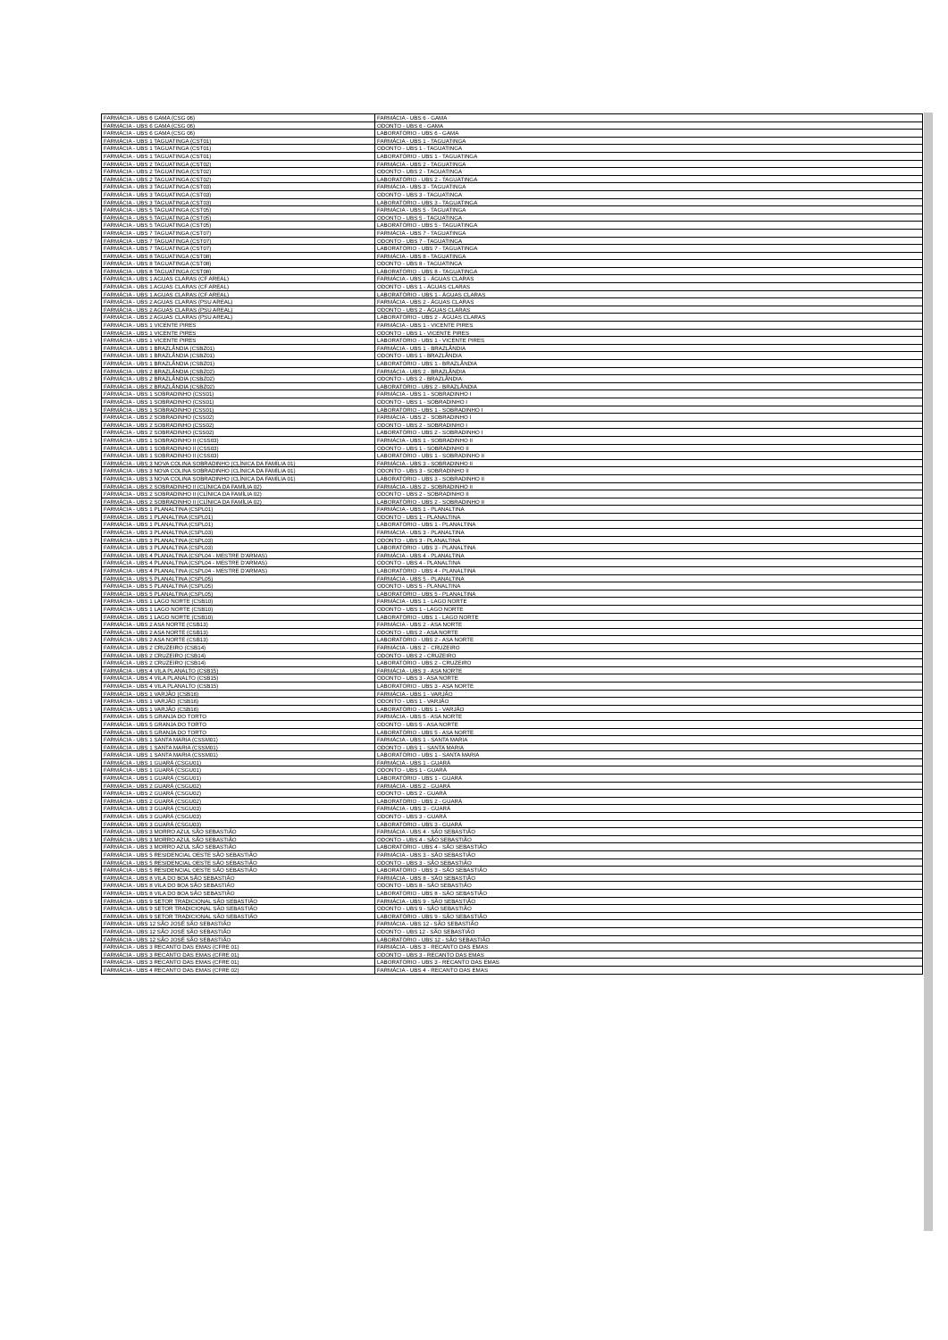| FARMÁCIA - UBS 6 GAMA (CSG 06) | FARMÁCIA - UBS 6 - GAMA |
| FARMÁCIA - UBS 6 GAMA (CSG 06) | ODONTO - UBS 6 - GAMA |
| FARMÁCIA - UBS 6 GAMA (CSG 06) | LABORATÓRIO - UBS 6 - GAMA |
| FARMÁCIA - UBS 1 TAGUATINGA (CST01) | FARMÁCIA - UBS 1 - TAGUATINGA |
| FARMÁCIA - UBS 1 TAGUATINGA (CST01) | ODONTO - UBS 1 - TAGUATINGA |
| FARMÁCIA - UBS 1 TAGUATINGA (CST01) | LABORATÓRIO - UBS 1 - TAGUATINGA |
| FARMÁCIA - UBS 2 TAGUATINGA (CST02) | FARMÁCIA - UBS 2 - TAGUATINGA |
| FARMÁCIA - UBS 2 TAGUATINGA (CST02) | ODONTO - UBS 2 - TAGUATINGA |
| FARMÁCIA - UBS 2 TAGUATINGA (CST02) | LABORATÓRIO - UBS 2 - TAGUATINGA |
| FARMÁCIA - UBS 3 TAGUATINGA (CST03) | FARMÁCIA - UBS 3 - TAGUATINGA |
| FARMÁCIA - UBS 3 TAGUATINGA (CST03) | ODONTO - UBS 3 - TAGUATINGA |
| FARMÁCIA - UBS 3 TAGUATINGA (CST03) | LABORATÓRIO - UBS 3 - TAGUATINGA |
| FARMÁCIA - UBS 5 TAGUATINGA (CST05) | FARMÁCIA - UBS 5 - TAGUATINGA |
| FARMÁCIA - UBS 5 TAGUATINGA (CST05) | ODONTO - UBS 5 - TAGUATINGA |
| FARMÁCIA - UBS 5 TAGUATINGA (CST05) | LABORATÓRIO - UBS 5 - TAGUATINGA |
| FARMÁCIA - UBS 7 TAGUATINGA (CST07) | FARMÁCIA - UBS 7 - TAGUATINGA |
| FARMÁCIA - UBS 7 TAGUATINGA (CST07) | ODONTO - UBS 7 - TAGUATINGA |
| FARMÁCIA - UBS 7 TAGUATINGA (CST07) | LABORATÓRIO - UBS 7 - TAGUATINGA |
| FARMÁCIA - UBS 8 TAGUATINGA (CST08) | FARMÁCIA - UBS 8 - TAGUATINGA |
| FARMÁCIA - UBS 8 TAGUATINGA (CST08) | ODONTO - UBS 8 - TAGUATINGA |
| FARMÁCIA - UBS 8 TAGUATINGA (CST08) | LABORATÓRIO - UBS 8 - TAGUATINGA |
| FARMÁCIA - UBS 1 AGUAS CLARAS (CF AREAL) | FARMÁCIA - UBS 1 - ÁGUAS CLARAS |
| FARMÁCIA - UBS 1 AGUAS CLARAS (CF AREAL) | ODONTO - UBS 1 - ÁGUAS CLARAS |
| FARMÁCIA - UBS 1 AGUAS CLARAS (CF AREAL) | LABORATÓRIO - UBS 1 - ÁGUAS CLARAS |
| FARMÁCIA - UBS 2 AGUAS CLARAS (PSU AREAL) | FARMÁCIA - UBS 2 - ÁGUAS CLARAS |
| FARMÁCIA - UBS 2 AGUAS CLARAS (PSU AREAL) | ODONTO - UBS 2 - ÁGUAS CLARAS |
| FARMÁCIA - UBS 2 AGUAS CLARAS (PSU AREAL) | LABORATÓRIO - UBS 2 - ÁGUAS CLARAS |
| FARMÁCIA - UBS 1 VICENTE PIRES | FARMÁCIA - UBS 1 - VICENTE PIRES |
| FARMÁCIA - UBS 1 VICENTE PIRES | ODONTO - UBS 1 - VICENTE PIRES |
| FARMÁCIA - UBS 1 VICENTE PIRES | LABORATÓRIO - UBS 1 - VICENTE PIRES |
| FARMÁCIA - UBS 1 BRAZLÂNDIA (CSBZ01) | FARMÁCIA - UBS 1 - BRAZLÂNDIA |
| FARMÁCIA - UBS 1 BRAZLÂNDIA (CSBZ01) | ODONTO - UBS 1 - BRAZLÂNDIA |
| FARMÁCIA - UBS 1 BRAZLÂNDIA (CSBZ01) | LABORATÓRIO - UBS 1 - BRAZLÂNDIA |
| FARMÁCIA - UBS 2 BRAZLÂNDIA (CSBZ02) | FARMÁCIA - UBS 2 - BRAZLÂNDIA |
| FARMÁCIA - UBS 2 BRAZLÂNDIA (CSBZ02) | ODONTO - UBS 2 - BRAZLÂNDIA |
| FARMÁCIA - UBS 2 BRAZLÂNDIA (CSBZ02) | LABORATÓRIO - UBS 2 - BRAZLÂNDIA |
| FARMÁCIA - UBS 1 SOBRADINHO (CSS01) | FARMÁCIA - UBS 1 - SOBRADINHO I |
| FARMÁCIA - UBS 1 SOBRADINHO (CSS01) | ODONTO - UBS 1 - SOBRADINHO I |
| FARMÁCIA - UBS 1 SOBRADINHO (CSS01) | LABORATÓRIO - UBS 1 - SOBRADINHO I |
| FARMÁCIA - UBS 2 SOBRADINHO (CSS02) | FARMÁCIA - UBS 2 - SOBRADINHO I |
| FARMÁCIA - UBS 2 SOBRADINHO (CSS02) | ODONTO - UBS 2 - SOBRADINHO I |
| FARMÁCIA - UBS 2 SOBRADINHO (CSS02) | LABORATÓRIO - UBS 2 - SOBRADINHO I |
| FARMÁCIA - UBS 1 SOBRADINHO II (CSS03) | FARMÁCIA - UBS 1 - SOBRADINHO II |
| FARMÁCIA - UBS 1 SOBRADINHO II (CSS03) | ODONTO - UBS 1 - SOBRADINHO II |
| FARMÁCIA - UBS 1 SOBRADINHO II (CSS03) | LABORATÓRIO - UBS 1 - SOBRADINHO II |
| FARMÁCIA - UBS 3 NOVA COLINA SOBRADINHO (CLÍNICA DA FAMÍLIA 01) | FARMÁCIA - UBS 3 - SOBRADINHO II |
| FARMÁCIA - UBS 3 NOVA COLINA SOBRADINHO (CLÍNICA DA FAMÍLIA 01) | ODONTO - UBS 3 - SOBRADINHO II |
| FARMÁCIA - UBS 3 NOVA COLINA SOBRADINHO (CLÍNICA DA FAMÍLIA 01) | LABORATÓRIO - UBS 3 - SOBRADINHO II |
| FARMÁCIA - UBS 2 SOBRADINHO II (CLÍNICA DA FAMÍLIA 02) | FARMÁCIA - UBS 2 - SOBRADINHO II |
| FARMÁCIA - UBS 2 SOBRADINHO II (CLÍNICA DA FAMÍLIA 02) | ODONTO - UBS 2 - SOBRADINHO II |
| FARMÁCIA - UBS 2 SOBRADINHO II (CLÍNICA DA FAMÍLIA 02) | LABORATÓRIO - UBS 2 - SOBRADINHO II |
| FARMÁCIA - UBS 1 PLANALTINA (CSPL01) | FARMÁCIA - UBS 1 - PLANALTINA |
| FARMÁCIA - UBS 1 PLANALTINA (CSPL01) | ODONTO - UBS 1 - PLANALTINA |
| FARMÁCIA - UBS 1 PLANALTINA (CSPL01) | LABORATÓRIO - UBS 1 - PLANALTINA |
| FARMÁCIA - UBS 3 PLANALTINA (CSPL03) | FARMÁCIA - UBS 3 - PLANALTINA |
| FARMÁCIA - UBS 3 PLANALTINA (CSPL03) | ODONTO - UBS 3 - PLANALTINA |
| FARMÁCIA - UBS 3 PLANALTINA (CSPL03) | LABORATÓRIO - UBS 3 - PLANALTINA |
| FARMÁCIA - UBS 4 PLANALTINA (CSPL04 - MESTRE D'ARMAS) | FARMÁCIA - UBS 4 - PLANALTINA |
| FARMÁCIA - UBS 4 PLANALTINA (CSPL04 - MESTRE D'ARMAS) | ODONTO - UBS 4 - PLANALTINA |
| FARMÁCIA - UBS 4 PLANALTINA (CSPL04 - MESTRE D'ARMAS) | LABORATÓRIO - UBS 4 - PLANALTINA |
| FARMÁCIA - UBS 5 PLANALTINA (CSPL05) | FARMÁCIA - UBS 5 - PLANALTINA |
| FARMÁCIA - UBS 5 PLANALTINA (CSPL05) | ODONTO - UBS 5 - PLANALTINA |
| FARMÁCIA - UBS 5 PLANALTINA (CSPL05) | LABORATÓRIO - UBS 5 - PLANALTINA |
| FARMÁCIA - UBS 1 LAGO NORTE (CSB10) | FARMÁCIA - UBS 1 - LAGO NORTE |
| FARMÁCIA - UBS 1 LAGO NORTE (CSB10) | ODONTO - UBS 1 - LAGO NORTE |
| FARMÁCIA - UBS 1 LAGO NORTE (CSB10) | LABORATÓRIO - UBS 1 - LAGO NORTE |
| FARMÁCIA - UBS 2 ASA NORTE (CSB13) | FARMÁCIA - UBS 2 - ASA NORTE |
| FARMÁCIA - UBS 2 ASA NORTE (CSB13) | ODONTO - UBS 2 - ASA NORTE |
| FARMÁCIA - UBS 2 ASA NORTE (CSB13) | LABORATÓRIO - UBS 2 - ASA NORTE |
| FARMÁCIA - UBS 2 CRUZEIRO (CSB14) | FARMÁCIA - UBS 2 - CRUZEIRO |
| FARMÁCIA - UBS 2 CRUZEIRO (CSB14) | ODONTO - UBS 2 - CRUZEIRO |
| FARMÁCIA - UBS 2 CRUZEIRO (CSB14) | LABORATÓRIO - UBS 2 - CRUZEIRO |
| FARMÁCIA - UBS 4 VILA PLANALTO (CSB15) | FARMÁCIA - UBS 3 - ASA NORTE |
| FARMÁCIA - UBS 4 VILA PLANALTO (CSB15) | ODONTO - UBS 3 - ASA NORTE |
| FARMÁCIA - UBS 4 VILA PLANALTO (CSB15) | LABORATÓRIO - UBS 3 - ASA NORTE |
| FARMÁCIA - UBS 1 VARJÃO (CSB16) | FARMÁCIA - UBS 1 - VARJÃO |
| FARMÁCIA - UBS 1 VARJÃO (CSB16) | ODONTO - UBS 1 - VARJÃO |
| FARMÁCIA - UBS 1 VARJÃO (CSB16) | LABORATÓRIO - UBS 1 - VARJÃO |
| FARMÁCIA - UBS 5 GRANJA DO TORTO | FARMÁCIA - UBS 5 - ASA NORTE |
| FARMÁCIA - UBS 5 GRANJA DO TORTO | ODONTO - UBS 5 - ASA NORTE |
| FARMÁCIA - UBS 5 GRANJA DO TORTO | LABORATÓRIO - UBS 5 - ASA NORTE |
| FARMÁCIA - UBS 1 SANTA MARIA (CSSM01) | FARMÁCIA - UBS 1 - SANTA MARIA |
| FARMÁCIA - UBS 1 SANTA MARIA (CSSM01) | ODONTO - UBS 1 - SANTA MARIA |
| FARMÁCIA - UBS 1 SANTA MARIA (CSSM01) | LABORATÓRIO - UBS 1 - SANTA MARIA |
| FARMÁCIA - UBS 1 GUARÁ (CSGU01) | FARMÁCIA - UBS 1 - GUARÁ |
| FARMÁCIA - UBS 1 GUARÁ (CSGU01) | ODONTO - UBS 1 - GUARÁ |
| FARMÁCIA - UBS 1 GUARÁ (CSGU01) | LABORATÓRIO - UBS 1 - GUARÁ |
| FARMÁCIA - UBS 2 GUARÁ (CSGU02) | FARMÁCIA - UBS 2 - GUARÁ |
| FARMÁCIA - UBS 2 GUARÁ (CSGU02) | ODONTO - UBS 2 - GUARÁ |
| FARMÁCIA - UBS 2 GUARÁ (CSGU02) | LABORATÓRIO - UBS 2 - GUARÁ |
| FARMÁCIA - UBS 3 GUARÁ (CSGU03) | FARMÁCIA - UBS 3 - GUARÁ |
| FARMÁCIA - UBS 3 GUARÁ (CSGU03) | ODONTO - UBS 3 - GUARÁ |
| FARMÁCIA - UBS 3 GUARÁ (CSGU03) | LABORATÓRIO - UBS 3 - GUARÁ |
| FARMÁCIA - UBS 3 MORRO AZUL SÃO SEBASTIÃO | FARMÁCIA - UBS 4 - SÃO SEBASTIÃO |
| FARMÁCIA - UBS 3 MORRO AZUL SÃO SEBASTIÃO | ODONTO - UBS 4 - SÃO SEBASTIÃO |
| FARMÁCIA - UBS 3 MORRO AZUL SÃO SEBASTIÃO | LABORATÓRIO - UBS 4 - SÃO SEBASTIÃO |
| FARMÁCIA - UBS 5 RESIDENCIAL OESTE SÃO SEBASTIÃO | FARMÁCIA - UBS 3 - SÃO SEBASTIÃO |
| FARMÁCIA - UBS 5 RESIDENCIAL OESTE SÃO SEBASTIÃO | ODONTO - UBS 3 - SÃO SEBASTIÃO |
| FARMÁCIA - UBS 5 RESIDENCIAL OESTE SÃO SEBASTIÃO | LABORATÓRIO - UBS 3 - SÃO SEBASTIÃO |
| FARMÁCIA - UBS 8 VILA DO BOA SÃO SEBASTIÃO | FARMÁCIA - UBS 8 - SÃO SEBASTIÃO |
| FARMÁCIA - UBS 8 VILA DO BOA SÃO SEBASTIÃO | ODONTO - UBS 8 - SÃO SEBASTIÃO |
| FARMÁCIA - UBS 8 VILA DO BOA SÃO SEBASTIÃO | LABORATÓRIO - UBS 8 - SÃO SEBASTIÃO |
| FARMÁCIA - UBS 9 SETOR TRADICIONAL SÃO SEBASTIÃO | FARMÁCIA - UBS 9 - SÃO SEBASTIÃO |
| FARMÁCIA - UBS 9 SETOR TRADICIONAL SÃO SEBASTIÃO | ODONTO - UBS 9 - SÃO SEBASTIÃO |
| FARMÁCIA - UBS 9 SETOR TRADICIONAL SÃO SEBASTIÃO | LABORATÓRIO - UBS 9 - SÃO SEBASTIÃO |
| FARMÁCIA - UBS 12 SÃO JOSÉ SÃO SEBASTIÃO | FARMÁCIA - UBS 12 - SÃO SEBASTIÃO |
| FARMÁCIA - UBS 12 SÃO JOSÉ SÃO SEBASTIÃO | ODONTO - UBS 12 - SÃO SEBASTIÃO |
| FARMÁCIA - UBS 12 SÃO JOSÉ SÃO SEBASTIÃO | LABORATÓRIO - UBS 12 - SÃO SEBASTIÃO |
| FARMÁCIA - UBS 3 RECANTO DAS EMAS (CFRE 01) | FARMÁCIA - UBS 3 - RECANTO DAS EMAS |
| FARMÁCIA - UBS 3 RECANTO DAS EMAS (CFRE 01) | ODONTO - UBS 3 - RECANTO DAS EMAS |
| FARMÁCIA - UBS 3 RECANTO DAS EMAS (CFRE 01) | LABORATÓRIO - UBS 3 - RECANTO DAS EMAS |
| FARMÁCIA - UBS 4 RECANTO DAS EMAS (CFRE 02) | FARMÁCIA - UBS 4 - RECANTO DAS EMAS |